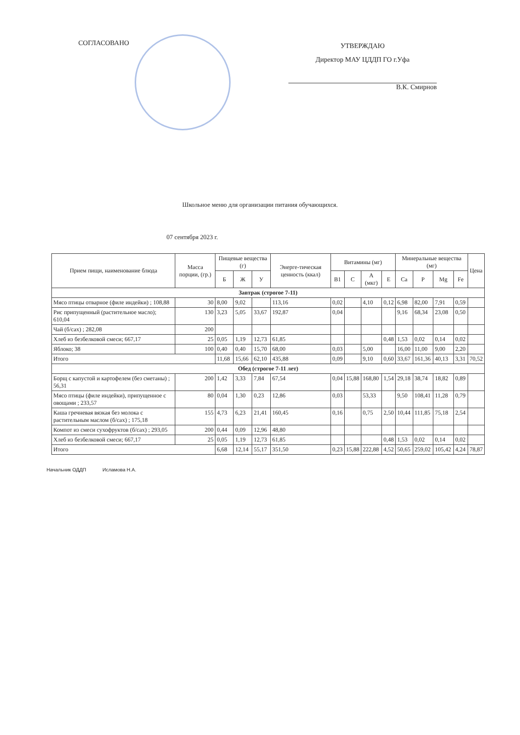СОГЛАСОВАНО
УТВЕРЖДАЮ
Директор МАУ ЦДДП ГО г.Уфа
В.К. Смирнов
Школьное меню для организации питания обучающихся.
07 сентября 2023 г.
| Прием пищи, наименование блюда | Масса порции, (гр.) | Пищевые вещества (г) | | | Энерге-тическая ценность (ккал) | Витамины (мг) | | | | Минеральные вещества (мг) | | | | Цена |
| --- | --- | --- | --- | --- | --- | --- | --- | --- | --- | --- | --- | --- | --- | --- |
| | | Б | Ж | У | | B1 | C | A (мкг) | E | Ca | P | Mg | Fe | |
| Завтрак (строгое 7-11) | | | | | | | | | | | | | | |
| Мясо птицы отварное (филе индейки) ; 108,88 | 30 | 8,00 | 9,02 | | 113,16 | 0,02 | | 4,10 | 0,12 | 6,98 | 82,00 | 7,91 | 0,59 | |
| Рис припущенный (растительное масло); 610,04 | 130 | 3,23 | 5,05 | 33,67 | 192,87 | 0,04 | | | | 9,16 | 68,34 | 23,08 | 0,50 | |
| Чай (б/сах) ; 282,08 | 200 | | | | | | | | | | | | | |
| Хлеб из безбелковой смеси; 667,17 | 25 | 0,05 | 1,19 | 12,73 | 61,85 | | | | 0,48 | 1,53 | 0,02 | 0,14 | 0,02 | |
| Яблоко; 38 | 100 | 0,40 | 0,40 | 15,70 | 68,00 | 0,03 | | 5,00 | | 16,00 | 11,00 | 9,00 | 2,20 | |
| Итого | | 11,68 | 15,66 | 62,10 | 435,88 | 0,09 | | 9,10 | 0,60 | 33,67 | 161,36 | 40,13 | 3,31 | 70,52 |
| Обед (строгое 7-11 лет) | | | | | | | | | | | | | | |
| Борщ с капустой и картофелем (без сметаны) ; 56,31 | 200 | 1,42 | 3,33 | 7,84 | 67,54 | 0,04 | 15,88 | 168,80 | 1,54 | 29,18 | 38,74 | 18,82 | 0,89 | |
| Мясо птицы (филе индейки), припущенное с овощами ; 233,57 | 80 | 0,04 | 1,30 | 0,23 | 12,86 | 0,03 | | 53,33 | | 9,50 | 108,41 | 11,28 | 0,79 | |
| Каша гречневая вязкая без молока с растительным маслом (б/сах) ; 175,18 | 155 | 4,73 | 6,23 | 21,41 | 160,45 | 0,16 | | 0,75 | 2,50 | 10,44 | 111,85 | 75,18 | 2,54 | |
| Компот из смеси сухофруктов (б/сах) ; 293,05 | 200 | 0,44 | 0,09 | 12,96 | 48,80 | | | | | | | | | |
| Хлеб из безбелковой смеси; 667,17 | 25 | 0,05 | 1,19 | 12,73 | 61,85 | | | | 0,48 | 1,53 | 0,02 | 0,14 | 0,02 | |
| Итого | | 6,68 | 12,14 | 55,17 | 351,50 | 0,23 | 15,88 | 222,88 | 4,52 | 50,65 | 259,02 | 105,42 | 4,24 | 78,87 |
Начальник ОДДП Исламова Н.А.